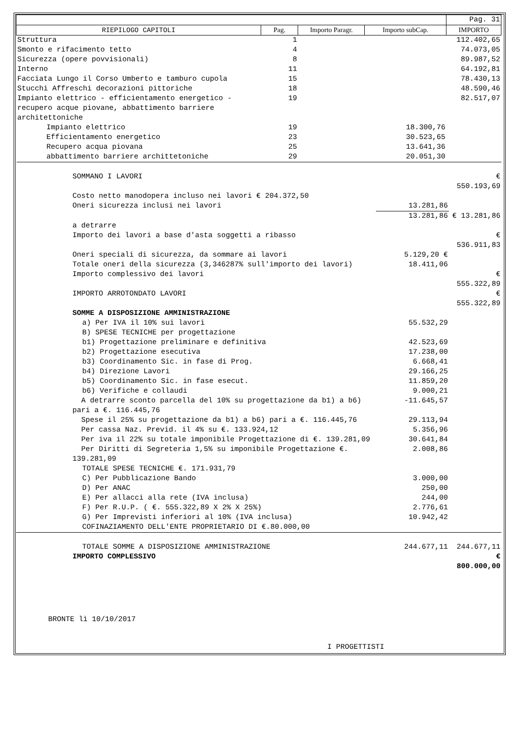| | | | | Pag. 31 |
| RIEPILOGO CAPITOLI | Pag. | Importo Paragr. | Importo subCap. | IMPORTO |
| Struttura | 1 | | | 112.402,65 |
| Smonto e rifacimento tetto | 4 | | | 74.073,05 |
| Sicurezza (opere povvisionali) | 8 | | | 89.987,52 |
| Interno | 11 | | | 64.192,81 |
| Facciata Lungo il Corso Umberto e tamburo cupola | 15 | | | 78.430,13 |
| Stucchi Affreschi decorazioni pittoriche | 18 | | | 48.590,46 |
| Impianto elettrico - efficientamento energetico -recupero acque piovane, abbattimento barriere architettoniche | 19 | | | 82.517,07 |
| Impianto elettrico | 19 | | 18.300,76 | |
| Efficientamento energetico | 23 | | 30.523,65 | |
| Recupero acqua piovana | 25 | | 13.641,36 | |
| abbattimento barriere archittetoniche | 29 | | 20.051,30 | |
| SOMMANO I LAVORI | | € 550.193,69 |
| Costo netto manodopera incluso nei lavori € 204.372,50 | | |
| Oneri sicurezza inclusi nei lavori | 13.281,86 | |
| | 13.281,86 | € 13.281,86 |
| a detrarre | | |
| Importo dei lavori a base d'asta soggetti a ribasso | | € 536.911,83 |
| Oneri speciali di sicurezza, da sommare ai lavori | 5.129,20 € | |
| Totale oneri della sicurezza (3,346287% sull'importo dei lavori) | 18.411,06 | |
| Importo complessivo dei lavori | | € 555.322,89 |
| IMPORTO ARROTONDATO LAVORI | | € 555.322,89 |
| SOMME A DISPOSIZIONE AMMINISTRAZIONE | | |
| a) Per IVA il 10% sui lavori | 55.532,29 | |
| B) SPESE TECNICHE per progettazione | | |
| b1) Progettazione preliminare e definitiva | 42.523,69 | |
| b2) Progettazione esecutiva | 17.238,00 | |
| b3) Coordinamento Sic. in fase di Prog. | 6.668,41 | |
| b4) Direzione Lavori | 29.166,25 | |
| b5) Coordinamento Sic. in fase esecut. | 11.859,20 | |
| b6) Verifiche e collaudi | 9.000,21 | |
| A detrarre sconto parcella del 10% su progettazione da b1) a b6) pari a €. 116.445,76 | -11.645,57 | |
| Spese il 25% su progettazione da b1) a b6) pari a €. 116.445,76 | 29.113,94 | |
| Per cassa Naz. Previd. il 4% su €. 133.924,12 | 5.356,96 | |
| Per iva il 22% su totale imponibile Progettazione di €. 139.281,09 | 30.641,84 | |
| Per Diritti di Segreteria 1,5% su imponibile Progettazione €. 139.281,09 | 2.008,86 | |
| TOTALE SPESE TECNICHE €. 171.931,79 | | |
| C) Per Pubblicazione Bando | 3.000,00 | |
| D) Per ANAC | 250,00 | |
| E) Per allacci alla rete (IVA inclusa) | 244,00 | |
| F) Per R.U.P. ( €. 555.322,89 X 2% X 25%) | 2.776,61 | |
| G) Per Imprevisti inferiori al 10% (IVA inclusa) | 10.942,42 | |
| COFINAZIAMENTO DELL'ENTE PROPRIETARIO DI €.80.000,00 | | |
| TOTALE SOMME A DISPOSIZIONE AMMINISTRAZIONE | 244.677,11 | 244.677,11 |
| IMPORTO COMPLESSIVO | | € 800.000,00 |
BRONTE lì 10/10/2017
I PROGETTISTI